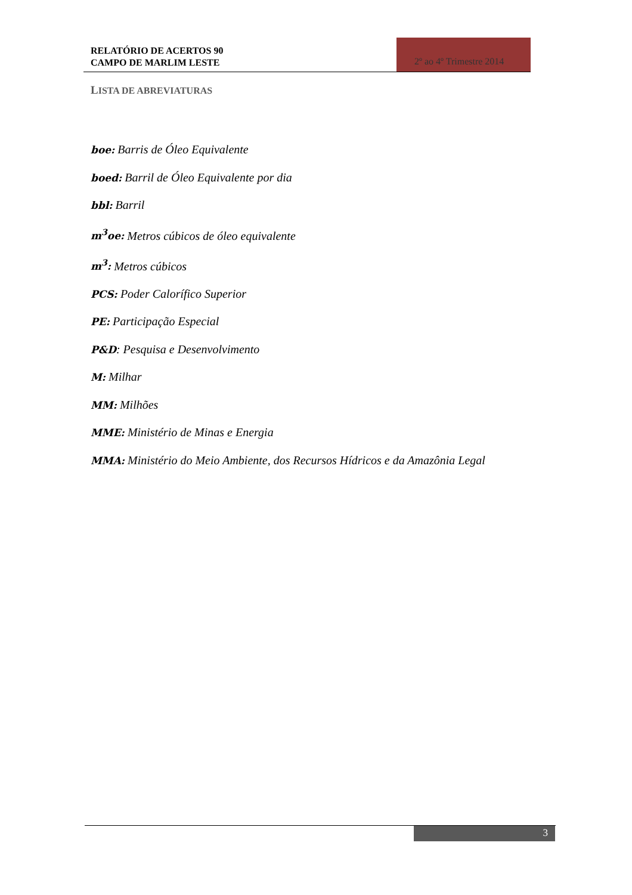RELATÓRIO DE ACERTOS 90
CAMPO DE MARLIM LESTE
2º ao 4º Trimestre 2014
LISTA DE ABREVIATURAS
boe: Barris de Óleo Equivalente
boed: Barril de Óleo Equivalente por dia
bbl: Barril
m<sup>3</sup>oe: Metros cúbicos de óleo equivalente
m<sup>3</sup>: Metros cúbicos
PCS: Poder Calorífico Superior
PE: Participação Especial
P&D: Pesquisa e Desenvolvimento
M: Milhar
MM: Milhões
MME: Ministério de Minas e Energia
MMA: Ministério do Meio Ambiente, dos Recursos Hídricos e da Amazônia Legal
3